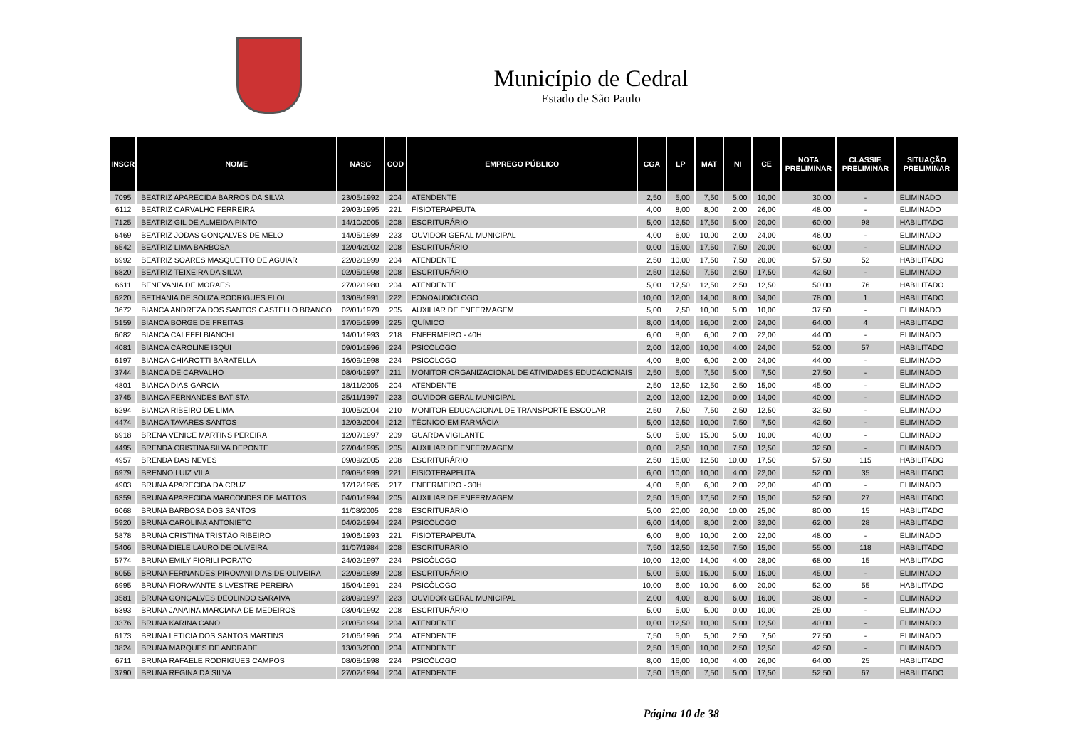Município de Cedral
Estado de São Paulo
| INSCR | NOME | NASC | COD | EMPREGO PÚBLICO | CGA | LP | MAT | NI | CE | NOTA PRELIMINAR | CLASSIF. PRELIMINAR | SITUAÇÃO PRELIMINAR |
| --- | --- | --- | --- | --- | --- | --- | --- | --- | --- | --- | --- | --- |
| 7095 | BEATRIZ APARECIDA BARROS DA SILVA | 23/05/1992 | 204 | ATENDENTE | 2,50 | 5,00 | 7,50 | 5,00 | 10,00 | 30,00 | - | ELIMINADO |
| 6112 | BEATRIZ CARVALHO FERREIRA | 29/03/1995 | 221 | FISIOTERAPEUTA | 4,00 | 8,00 | 8,00 | 2,00 | 26,00 | 48,00 | - | ELIMINADO |
| 7125 | BEATRIZ GIL DE ALMEIDA PINTO | 14/10/2005 | 208 | ESCRITURÁRIO | 5,00 | 12,50 | 17,50 | 5,00 | 20,00 | 60,00 | 98 | HABILITADO |
| 6469 | BEATRIZ JODAS GONÇALVES DE MELO | 14/05/1989 | 223 | OUVIDOR GERAL MUNICIPAL | 4,00 | 6,00 | 10,00 | 2,00 | 24,00 | 46,00 | - | ELIMINADO |
| 6542 | BEATRIZ LIMA BARBOSA | 12/04/2002 | 208 | ESCRITURÁRIO | 0,00 | 15,00 | 17,50 | 7,50 | 20,00 | 60,00 | - | ELIMINADO |
| 6992 | BEATRIZ SOARES MASQUETTO DE AGUIAR | 22/02/1999 | 204 | ATENDENTE | 2,50 | 10,00 | 17,50 | 7,50 | 20,00 | 57,50 | 52 | HABILITADO |
| 6820 | BEATRIZ TEIXEIRA DA SILVA | 02/05/1998 | 208 | ESCRITURÁRIO | 2,50 | 12,50 | 7,50 | 2,50 | 17,50 | 42,50 | - | ELIMINADO |
| 6611 | BENEVANIA DE MORAES | 27/02/1980 | 204 | ATENDENTE | 5,00 | 17,50 | 12,50 | 2,50 | 12,50 | 50,00 | 76 | HABILITADO |
| 6220 | BETHANIA DE SOUZA RODRIGUES ELOI | 13/08/1991 | 222 | FONOAUDIÓLOGO | 10,00 | 12,00 | 14,00 | 8,00 | 34,00 | 78,00 | 1 | HABILITADO |
| 3672 | BIANCA ANDREZA DOS SANTOS CASTELLO BRANCO | 02/01/1979 | 205 | AUXILIAR DE ENFERMAGEM | 5,00 | 7,50 | 10,00 | 5,00 | 10,00 | 37,50 | - | ELIMINADO |
| 5159 | BIANCA BORGE DE FREITAS | 17/05/1999 | 225 | QUÍMICO | 8,00 | 14,00 | 16,00 | 2,00 | 24,00 | 64,00 | 4 | HABILITADO |
| 6082 | BIANCA CALEFFI BIANCHI | 14/01/1993 | 218 | ENFERMEIRO - 40H | 6,00 | 8,00 | 6,00 | 2,00 | 22,00 | 44,00 | - | ELIMINADO |
| 4081 | BIANCA CAROLINE ISQUI | 09/01/1996 | 224 | PSICÓLOGO | 2,00 | 12,00 | 10,00 | 4,00 | 24,00 | 52,00 | 57 | HABILITADO |
| 6197 | BIANCA CHIAROTTI BARATELLA | 16/09/1998 | 224 | PSICÓLOGO | 4,00 | 8,00 | 6,00 | 2,00 | 24,00 | 44,00 | - | ELIMINADO |
| 3744 | BIANCA DE CARVALHO | 08/04/1997 | 211 | MONITOR ORGANIZACIONAL DE ATIVIDADES EDUCACIONAIS | 2,50 | 5,00 | 7,50 | 5,00 | 7,50 | 27,50 | - | ELIMINADO |
| 4801 | BIANCA DIAS GARCIA | 18/11/2005 | 204 | ATENDENTE | 2,50 | 12,50 | 12,50 | 2,50 | 15,00 | 45,00 | - | ELIMINADO |
| 3745 | BIANCA FERNANDES BATISTA | 25/11/1997 | 223 | OUVIDOR GERAL MUNICIPAL | 2,00 | 12,00 | 12,00 | 0,00 | 14,00 | 40,00 | - | ELIMINADO |
| 6294 | BIANCA RIBEIRO DE LIMA | 10/05/2004 | 210 | MONITOR EDUCACIONAL DE TRANSPORTE ESCOLAR | 2,50 | 7,50 | 7,50 | 2,50 | 12,50 | 32,50 | - | ELIMINADO |
| 4474 | BIANCA TAVARES SANTOS | 12/03/2004 | 212 | TÉCNICO EM FARMÁCIA | 5,00 | 12,50 | 10,00 | 7,50 | 7,50 | 42,50 | - | ELIMINADO |
| 6918 | BRENA VENICE MARTINS PEREIRA | 12/07/1997 | 209 | GUARDA VIGILANTE | 5,00 | 5,00 | 15,00 | 5,00 | 10,00 | 40,00 | - | ELIMINADO |
| 4495 | BRENDA CRISTINA SILVA DEPONTE | 27/04/1995 | 205 | AUXILIAR DE ENFERMAGEM | 0,00 | 2,50 | 10,00 | 7,50 | 12,50 | 32,50 | - | ELIMINADO |
| 4957 | BRENDA DAS NEVES | 09/09/2005 | 208 | ESCRITURÁRIO | 2,50 | 15,00 | 12,50 | 10,00 | 17,50 | 57,50 | 115 | HABILITADO |
| 6979 | BRENNO LUIZ VILA | 09/08/1999 | 221 | FISIOTERAPEUTA | 6,00 | 10,00 | 10,00 | 4,00 | 22,00 | 52,00 | 35 | HABILITADO |
| 4903 | BRUNA APARECIDA DA CRUZ | 17/12/1985 | 217 | ENFERMEIRO - 30H | 4,00 | 6,00 | 6,00 | 2,00 | 22,00 | 40,00 | - | ELIMINADO |
| 6359 | BRUNA APARECIDA MARCONDES DE MATTOS | 04/01/1994 | 205 | AUXILIAR DE ENFERMAGEM | 2,50 | 15,00 | 17,50 | 2,50 | 15,00 | 52,50 | 27 | HABILITADO |
| 6068 | BRUNA BARBOSA DOS SANTOS | 11/08/2005 | 208 | ESCRITURÁRIO | 5,00 | 20,00 | 20,00 | 10,00 | 25,00 | 80,00 | 15 | HABILITADO |
| 5920 | BRUNA CAROLINA ANTONIETO | 04/02/1994 | 224 | PSICÓLOGO | 6,00 | 14,00 | 8,00 | 2,00 | 32,00 | 62,00 | 28 | HABILITADO |
| 5878 | BRUNA CRISTINA TRISTÃO RIBEIRO | 19/06/1993 | 221 | FISIOTERAPEUTA | 6,00 | 8,00 | 10,00 | 2,00 | 22,00 | 48,00 | - | ELIMINADO |
| 5406 | BRUNA DIELE LAURO DE OLIVEIRA | 11/07/1984 | 208 | ESCRITURÁRIO | 7,50 | 12,50 | 12,50 | 7,50 | 15,00 | 55,00 | 118 | HABILITADO |
| 5774 | BRUNA EMILY FIORILI PORATO | 24/02/1997 | 224 | PSICÓLOGO | 10,00 | 12,00 | 14,00 | 4,00 | 28,00 | 68,00 | 15 | HABILITADO |
| 6055 | BRUNA FERNANDES PIROVANI DIAS DE OLIVEIRA | 22/08/1989 | 208 | ESCRITURÁRIO | 5,00 | 5,00 | 15,00 | 5,00 | 15,00 | 45,00 | - | ELIMINADO |
| 6995 | BRUNA FIORAVANTE SILVESTRE PEREIRA | 15/04/1991 | 224 | PSICÓLOGO | 10,00 | 6,00 | 10,00 | 6,00 | 20,00 | 52,00 | 55 | HABILITADO |
| 3581 | BRUNA GONÇALVES DEOLINDO SARAIVA | 28/09/1997 | 223 | OUVIDOR GERAL MUNICIPAL | 2,00 | 4,00 | 8,00 | 6,00 | 16,00 | 36,00 | - | ELIMINADO |
| 6393 | BRUNA JANAINA MARCIANA DE MEDEIROS | 03/04/1992 | 208 | ESCRITURÁRIO | 5,00 | 5,00 | 5,00 | 0,00 | 10,00 | 25,00 | - | ELIMINADO |
| 3376 | BRUNA KARINA CANO | 20/05/1994 | 204 | ATENDENTE | 0,00 | 12,50 | 10,00 | 5,00 | 12,50 | 40,00 | - | ELIMINADO |
| 6173 | BRUNA LETICIA DOS SANTOS MARTINS | 21/06/1996 | 204 | ATENDENTE | 7,50 | 5,00 | 5,00 | 2,50 | 7,50 | 27,50 | - | ELIMINADO |
| 3824 | BRUNA MARQUES DE ANDRADE | 13/03/2000 | 204 | ATENDENTE | 2,50 | 15,00 | 10,00 | 2,50 | 12,50 | 42,50 | - | ELIMINADO |
| 6711 | BRUNA RAFAELE RODRIGUES CAMPOS | 08/08/1998 | 224 | PSICÓLOGO | 8,00 | 16,00 | 10,00 | 4,00 | 26,00 | 64,00 | 25 | HABILITADO |
| 3790 | BRUNA REGINA DA SILVA | 27/02/1994 | 204 | ATENDENTE | 7,50 | 15,00 | 7,50 | 5,00 | 17,50 | 52,50 | 67 | HABILITADO |
Página 10 de 38